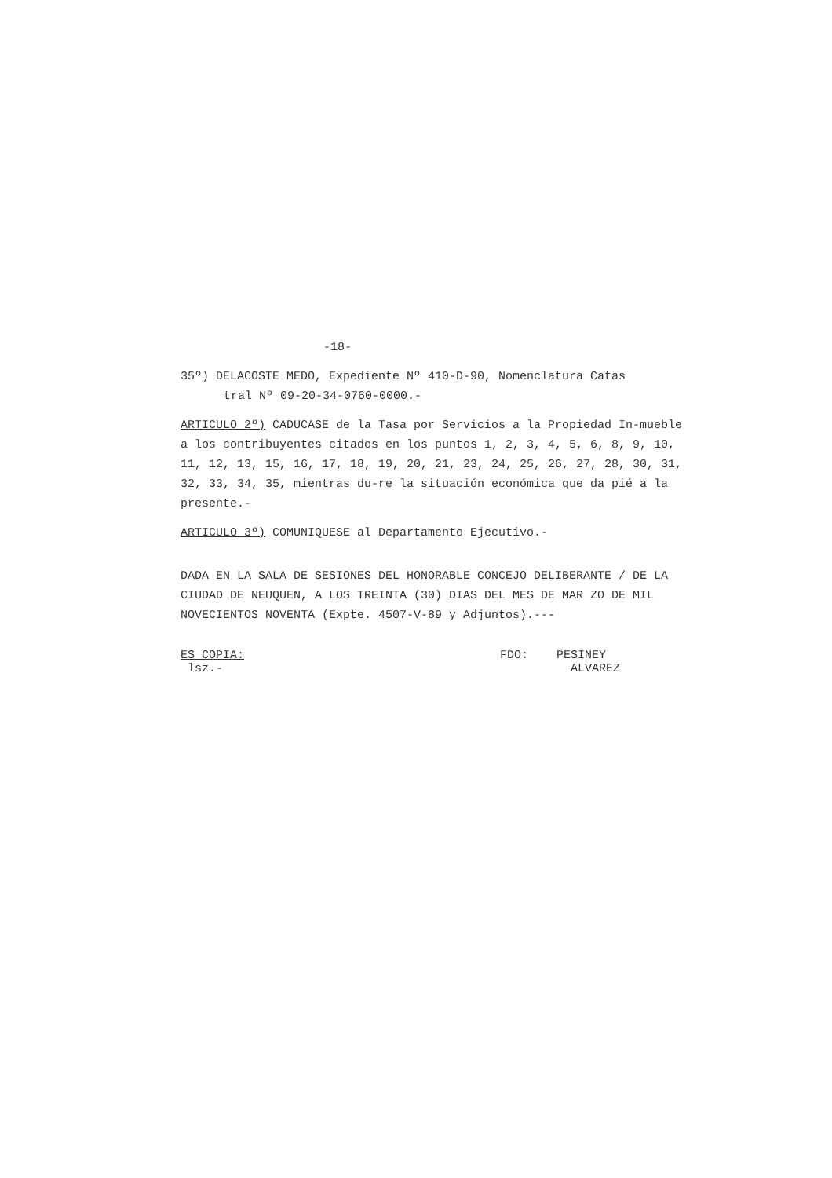-18-
35º) DELACOSTE MEDO, Expediente Nº 410-D-90, Nomenclatura Catas
tral Nº 09-20-34-0760-0000.-
ARTICULO 2º) CADUCASE de la Tasa por Servicios a la Propiedad In-mueble a los contribuyentes citados en los puntos 1, 2, 3, 4, 5, 6, 8, 9, 10, 11, 12, 13, 15, 16, 17, 18, 19, 20, 21, 23, 24, 25, 26, 27, 28, 30, 31, 32, 33, 34, 35, mientras du-re la situación económica que da pié a la presente.-
ARTICULO 3º) COMUNIQUESE al Departamento Ejecutivo.-
DADA EN LA SALA DE SESIONES DEL HONORABLE CONCEJO DELIBERANTE / DE LA CIUDAD DE NEUQUEN, A LOS TREINTA (30) DIAS DEL MES DE MAR ZO DE MIL NOVECIENTOS NOVENTA (Expte. 4507-V-89 y Adjuntos).---
ES COPIA:
lsz.-
FDO: PESINEY
ALVAREZ